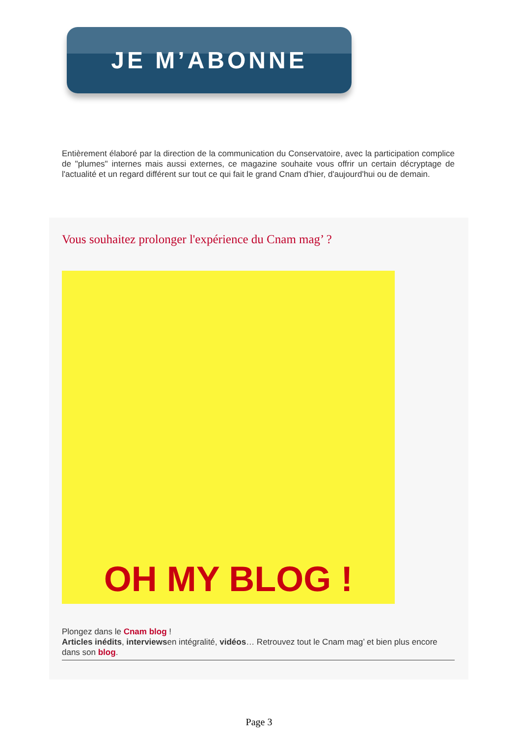JE M’ABONNE
Entièrement élaboré par la direction de la communication du Conservatoire, avec la participation complice de "plumes" internes mais aussi externes, ce magazine souhaite vous offrir un certain décryptage de l'actualité et un regard différent sur tout ce qui fait le grand Cnam d'hier, d'aujourd'hui ou de demain.
Vous souhaitez prolonger l'expérience du Cnam mag’ ?
OH MY BLOG !
Plongez dans le Cnam blog !
Articles inédits, interviewsen intégralité, vidéos… Retrouvez tout le Cnam mag’ et bien plus encore dans son blog.
Page 3